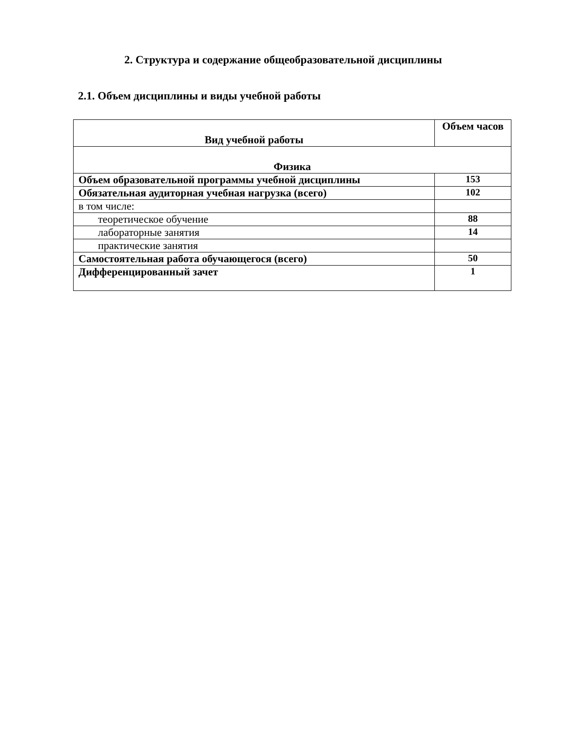2. Структура и содержание общеобразовательной дисциплины
2.1. Объем дисциплины и виды учебной работы
| Вид учебной работы | Объем часов |
| --- | --- |
| Физика | |
| Объем образовательной программы учебной дисциплины | 153 |
| Обязательная аудиторная учебная нагрузка (всего) | 102 |
| в том числе: | |
| теоретическое обучение | 88 |
| лабораторные занятия | 14 |
| практические занятия | |
| Самостоятельная работа обучающегося (всего) | 50 |
| Дифференцированный зачет | 1 |